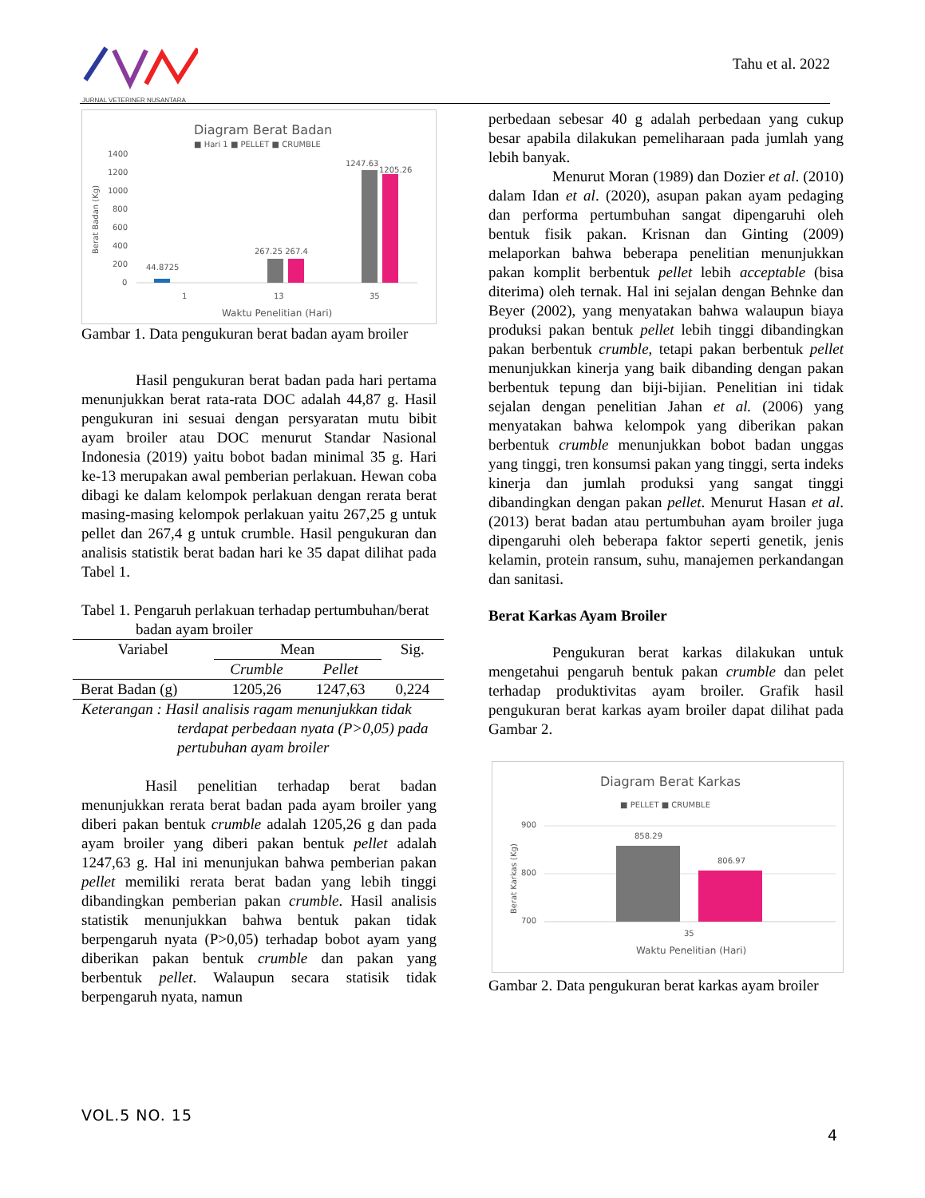JURNAL VETERINER NUSANTARA
Tahu et al. 2022
Diagram Berat Badan
■ Hari 1 ■ PELLET ■ CRUMBLE
1400
1200
1000
800
600
400
200
0
Berat Badan (Kg)
44.8725
267.25 267.4
1247.63
1205.26
1
13
35
Waktu Penelitian (Hari)
Gambar 1. Data pengukuran berat badan ayam broiler
Hasil pengukuran berat badan pada hari pertama menunjukkan berat rata-rata DOC adalah 44,87 g. Hasil pengukuran ini sesuai dengan persyaratan mutu bibit ayam broiler atau DOC menurut Standar Nasional Indonesia (2019) yaitu bobot badan minimal 35 g. Hari ke-13 merupakan awal pemberian perlakuan. Hewan coba dibagi ke dalam kelompok perlakuan dengan rerata berat masing-masing kelompok perlakuan yaitu 267,25 g untuk pellet dan 267,4 g untuk crumble. Hasil pengukuran dan analisis statistik berat badan hari ke 35 dapat dilihat pada Tabel 1.
Tabel 1. Pengaruh perlakuan terhadap pertumbuhan/berat badan ayam broiler
| Variabel | Mean | | Sig. |
| --- | --- | --- | --- |
| | Crumble | Pellet | |
| Berat Badan (g) | 1205,26 | 1247,63 | 0,224 |
Keterangan : Hasil analisis ragam menunjukkan tidak terdapat perbedaan nyata (P>0,05) pada pertubuhan ayam broiler
Hasil penelitian terhadap berat badan menunjukkan rerata berat badan pada ayam broiler yang diberi pakan bentuk crumble adalah 1205,26 g dan pada ayam broiler yang diberi pakan bentuk pellet adalah 1247,63 g. Hal ini menunjukan bahwa pemberian pakan pellet memiliki rerata berat badan yang lebih tinggi dibandingkan pemberian pakan crumble. Hasil analisis statistik menunjukkan bahwa bentuk pakan tidak berpengaruh nyata (P>0,05) terhadap bobot ayam yang diberikan pakan bentuk crumble dan pakan yang berbentuk pellet. Walaupun secara statisik tidak berpengaruh nyata, namun
perbedaan sebesar 40 g adalah perbedaan yang cukup besar apabila dilakukan pemeliharaan pada jumlah yang lebih banyak.
Menurut Moran (1989) dan Dozier et al. (2010) dalam Idan et al. (2020), asupan pakan ayam pedaging dan performa pertumbuhan sangat dipengaruhi oleh bentuk fisik pakan. Krisnan dan Ginting (2009) melaporkan bahwa beberapa penelitian menunjukkan pakan komplit berbentuk pellet lebih acceptable (bisa diterima) oleh ternak. Hal ini sejalan dengan Behnke dan Beyer (2002), yang menyatakan bahwa walaupun biaya produksi pakan bentuk pellet lebih tinggi dibandingkan pakan berbentuk crumble, tetapi pakan berbentuk pellet menunjukkan kinerja yang baik dibanding dengan pakan berbentuk tepung dan biji-bijian. Penelitian ini tidak sejalan dengan penelitian Jahan et al. (2006) yang menyatakan bahwa kelompok yang diberikan pakan berbentuk crumble menunjukkan bobot badan unggas yang tinggi, tren konsumsi pakan yang tinggi, serta indeks kinerja dan jumlah produksi yang sangat tinggi dibandingkan dengan pakan pellet. Menurut Hasan et al. (2013) berat badan atau pertumbuhan ayam broiler juga dipengaruhi oleh beberapa faktor seperti genetik, jenis kelamin, protein ransum, suhu, manajemen perkandangan dan sanitasi.
Berat Karkas Ayam Broiler
Pengukuran berat karkas dilakukan untuk mengetahui pengaruh bentuk pakan crumble dan pelet terhadap produktivitas ayam broiler. Grafik hasil pengukuran berat karkas ayam broiler dapat dilihat pada Gambar 2.
Diagram Berat Karkas
■ PELLET ■ CRUMBLE
900
800
700
Berat Karkas (Kg)
858.29
806.97
35
Waktu Penelitian (Hari)
Gambar 2. Data pengukuran berat karkas ayam broiler
VOL.5 NO. 15
4